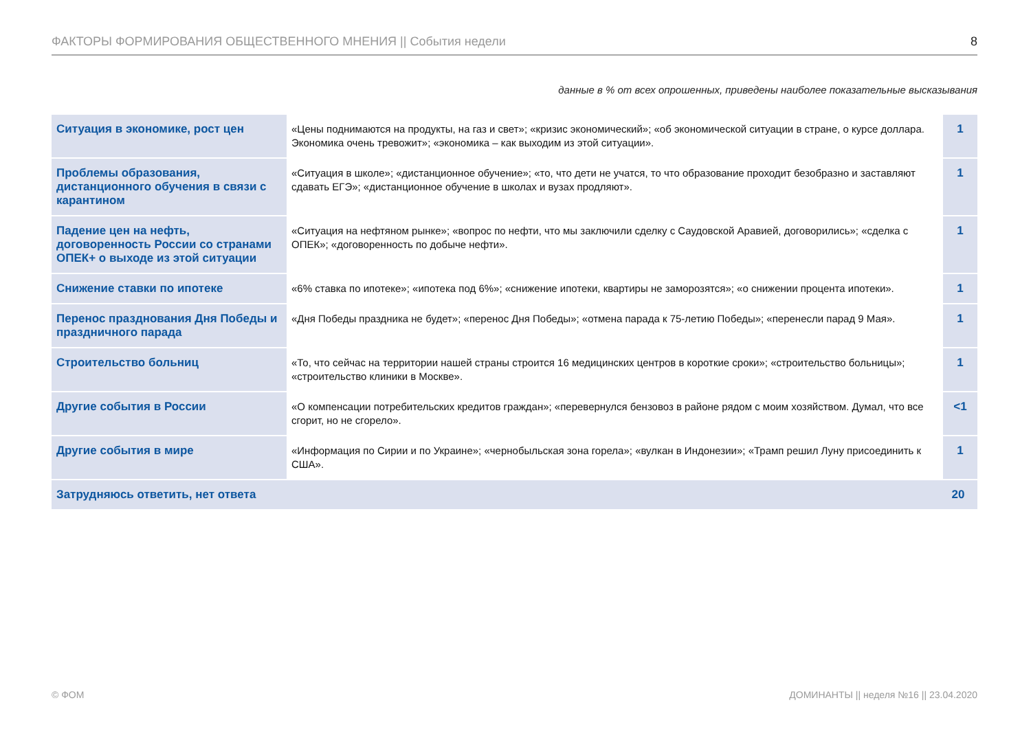ФАКТОРЫ ФОРМИРОВАНИЯ ОБЩЕСТВЕННОГО МНЕНИЯ || События недели 8
данные в % от всех опрошенных, приведены наиболее показательные высказывания
| Ситуация в экономике, рост цен | «Цены поднимаются на продукты, на газ и свет»; «кризис экономический»; «об экономической ситуации в стране, о курсе доллара. Экономика очень тревожит»; «экономика – как выходим из этой ситуации». | 1 |
| Проблемы образования, дистанционного обучения в связи с карантином | «Ситуация в школе»; «дистанционное обучение»; «то, что дети не учатся, то что образование проходит безобразно и заставляют сдавать ЕГЭ»; «дистанционное обучение в школах и вузах продляют». | 1 |
| Падение цен на нефть, договоренность России со странами ОПЕК+ о выходе из этой ситуации | «Ситуация на нефтяном рынке»; «вопрос по нефти, что мы заключили сделку с Саудовской Аравией, договорились»; «сделка с ОПЕК»; «договоренность по добыче нефти». | 1 |
| Снижение ставки по ипотеке | «6% ставка по ипотеке»; «ипотека под 6%»; «снижение ипотеки, квартиры не заморозятся»; «о снижении процента ипотеки». | 1 |
| Перенос празднования Дня Победы и праздничного парада | «Дня Победы праздника не будет»; «перенос Дня Победы»; «отмена парада к 75-летию Победы»; «перенесли парад 9 Мая». | 1 |
| Строительство больниц | «То, что сейчас на территории нашей страны строится 16 медицинских центров в короткие сроки»; «строительство больницы»; «строительство клиники в Москве». | 1 |
| Другие события в России | «О компенсации потребительских кредитов граждан»; «перевернулся бензовоз в районе рядом с моим хозяйством. Думал, что все сгорит, но не сгорело». | <1 |
| Другие события в мире | «Информация по Сирии и по Украине»; «чернобыльская зона горела»; «вулкан в Индонезии»; «Трамп решил Луну присоединить к США». | 1 |
| Затрудняюсь ответить, нет ответа | | 20 |
© ФОМ ДОМИНАНТЫ || неделя №16 || 23.04.2020